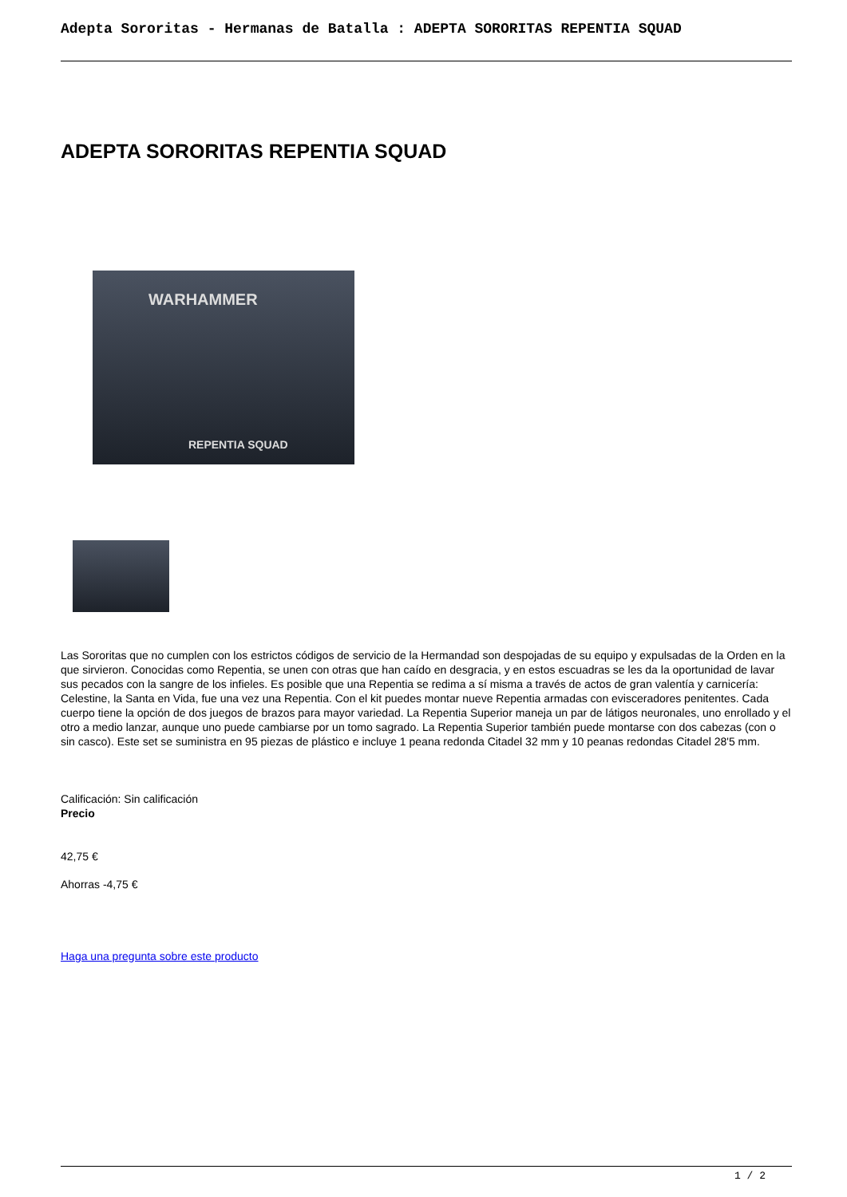Adepta Sororitas - Hermanas de Batalla : ADEPTA SORORITAS REPENTIA SQUAD
ADEPTA SORORITAS REPENTIA SQUAD
WARHAMMER
REPENTIA SQUAD
Las Sororitas que no cumplen con los estrictos códigos de servicio de la Hermandad son despojadas de su equipo y expulsadas de la Orden en la que sirvieron. Conocidas como Repentia, se unen con otras que han caído en desgracia, y en estos escuadras se les da la oportunidad de lavar sus pecados con la sangre de los infieles. Es posible que una Repentia se redima a sí misma a través de actos de gran valentía y carnicería: Celestine, la Santa en Vida, fue una vez una Repentia. Con el kit puedes montar nueve Repentia armadas con evisceradores penitentes. Cada cuerpo tiene la opción de dos juegos de brazos para mayor variedad. La Repentia Superior maneja un par de látigos neuronales, uno enrollado y el otro a medio lanzar, aunque uno puede cambiarse por un tomo sagrado. La Repentia Superior también puede montarse con dos cabezas (con o sin casco). Este set se suministra en 95 piezas de plástico e incluye 1 peana redonda Citadel 32 mm y 10 peanas redondas Citadel 28'5 mm.
Calificación: Sin calificación
Precio
42,75 €
Ahorras -4,75 €
Haga una pregunta sobre este producto
1 / 2